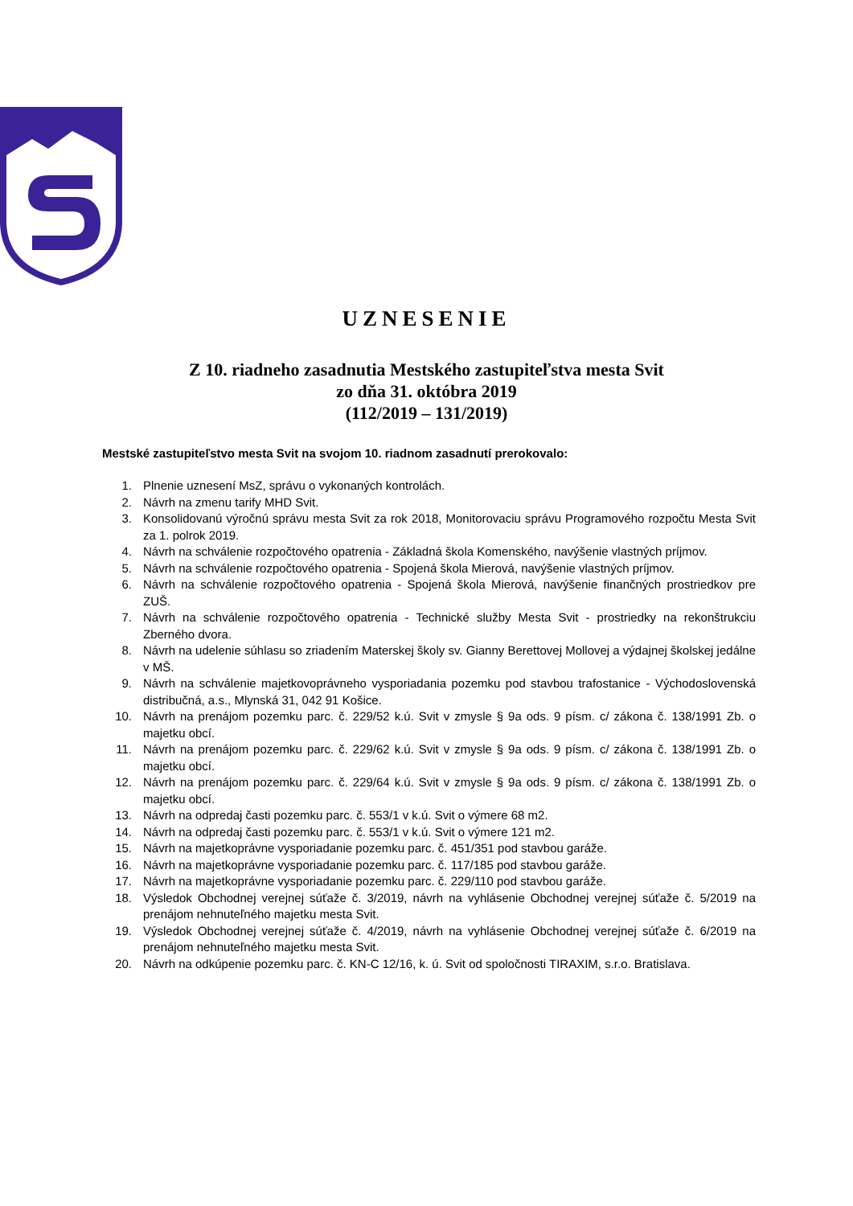UZNESENIE
Z 10. riadneho zasadnutia Mestského zastupiteľstva mesta Svit
zo dňa 31. októbra 2019
(112/2019 – 131/2019)
Mestské zastupiteľstvo mesta Svit na svojom 10. riadnom zasadnutí prerokovalo:
1. Plnenie uznesení MsZ, správu o vykonaných kontrolách.
2. Návrh na zmenu tarify MHD Svit.
3. Konsolidovanú výročnú správu mesta Svit za rok 2018, Monitorovaciu správu Programového rozpočtu Mesta Svit za 1. polrok 2019.
4. Návrh na schválenie rozpočtového opatrenia - Základná škola Komenského, navýšenie vlastných príjmov.
5. Návrh na schválenie rozpočtového opatrenia - Spojená škola Mierová, navýšenie vlastných príjmov.
6. Návrh na schválenie rozpočtového opatrenia - Spojená škola Mierová, navýšenie finančných prostriedkov pre ZUŠ.
7. Návrh na schválenie rozpočtového opatrenia - Technické služby Mesta Svit - prostriedky na rekonštrukciu Zberného dvora.
8. Návrh na udelenie súhlasu so zriadením Materskej školy sv. Gianny Berettovej Mollovej a výdajnej školskej jedálne v MŠ.
9. Návrh na schválenie majetkovoprávneho vysporiadania pozemku pod stavbou trafostanice - Východoslovenská distribučná, a.s., Mlynská 31, 042 91 Košice.
10. Návrh na prenájom pozemku parc. č. 229/52 k.ú. Svit v zmysle § 9a ods. 9 písm. c/ zákona č. 138/1991 Zb. o majetku obcí.
11. Návrh na prenájom pozemku parc. č. 229/62 k.ú. Svit v zmysle § 9a ods. 9 písm. c/ zákona č. 138/1991 Zb. o majetku obcí.
12. Návrh na prenájom pozemku parc. č. 229/64 k.ú. Svit v zmysle § 9a ods. 9 písm. c/ zákona č. 138/1991 Zb. o majetku obcí.
13. Návrh na odpredaj časti pozemku parc. č. 553/1 v k.ú. Svit o výmere 68 m2.
14. Návrh na odpredaj časti pozemku parc. č. 553/1 v k.ú. Svit o výmere 121 m2.
15. Návrh na majetkoprávne vysporiadanie pozemku parc. č. 451/351 pod stavbou garáže.
16. Návrh na majetkoprávne vysporiadanie pozemku parc. č. 117/185 pod stavbou garáže.
17. Návrh na majetkoprávne vysporiadanie pozemku parc. č. 229/110 pod stavbou garáže.
18. Výsledok Obchodnej verejnej súťaže č. 3/2019, návrh na vyhlásenie Obchodnej verejnej súťaže č. 5/2019 na prenájom nehnuteľného majetku mesta Svit.
19. Výsledok Obchodnej verejnej súťaže č. 4/2019, návrh na vyhlásenie Obchodnej verejnej súťaže č. 6/2019 na prenájom nehnuteľného majetku mesta Svit.
20. Návrh na odkúpenie pozemku parc. č. KN-C 12/16, k. ú. Svit od spoločnosti TIRAXIM, s.r.o. Bratislava.